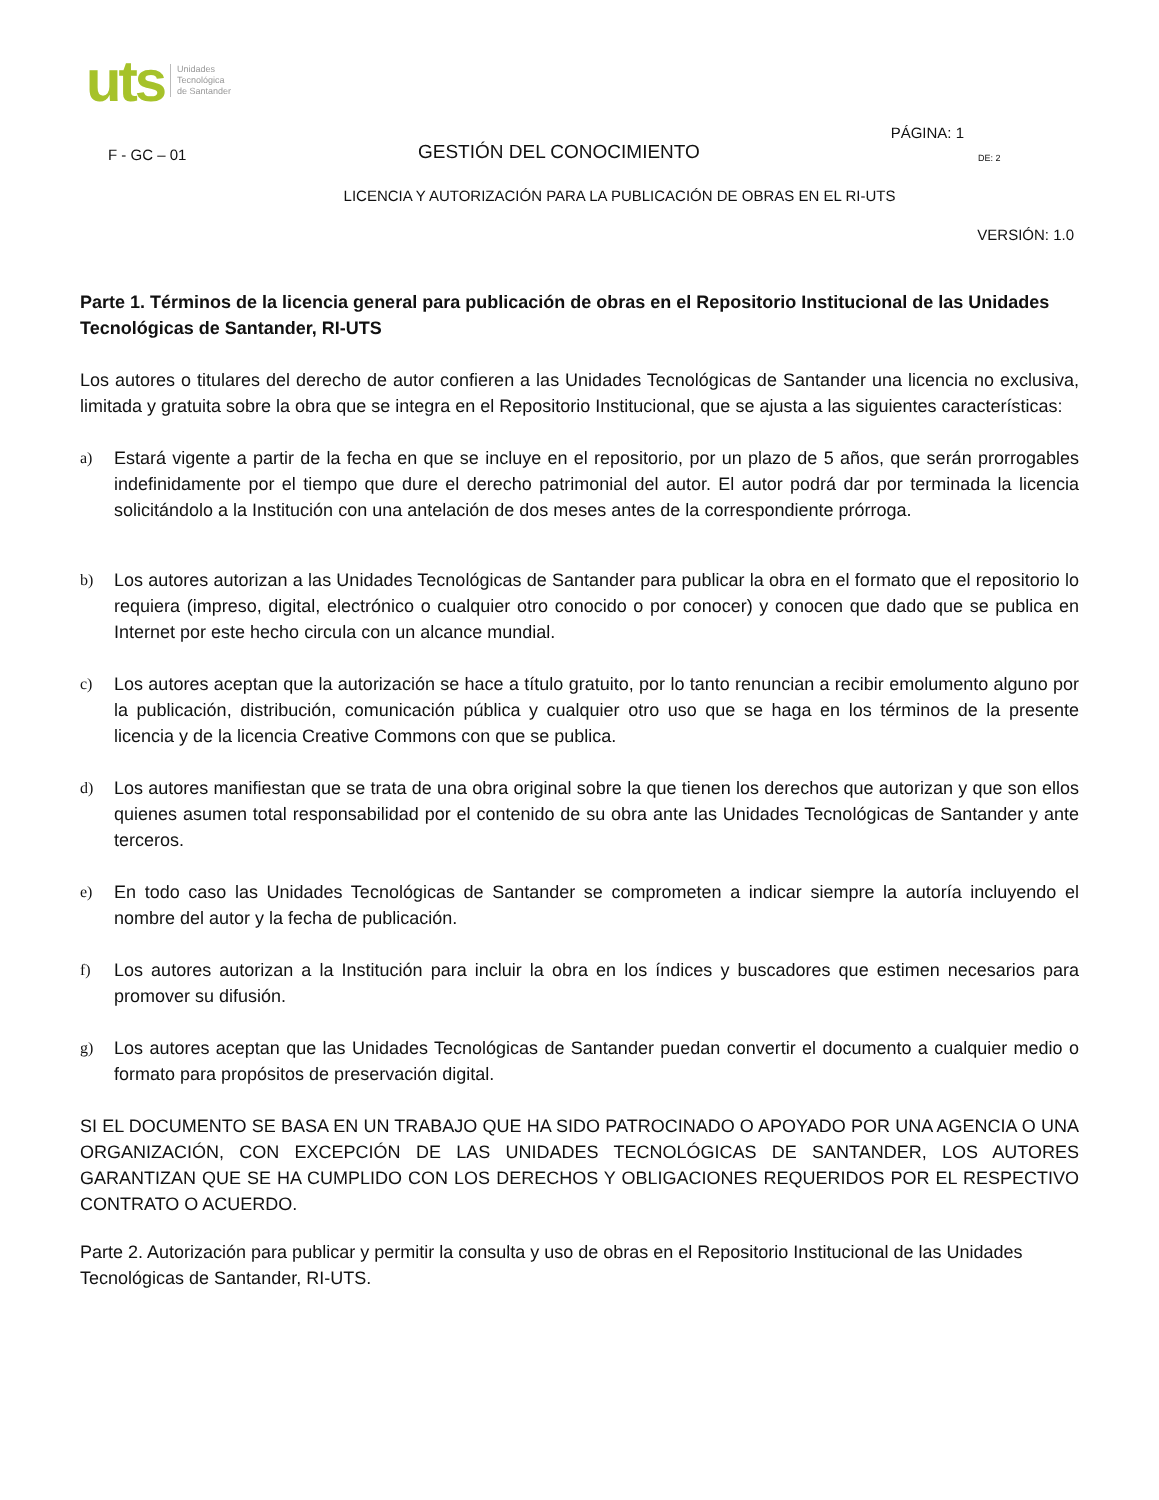uts Unidades
Tecnológica
de Santander
PÁGINA: 1
F - GC – 01 GESTIÓN DEL CONOCIMIENTO DE: 2
LICENCIA Y AUTORIZACIÓN PARA LA PUBLICACIÓN DE OBRAS EN EL RI-UTS
VERSIÓN: 1.0
Parte 1. Términos de la licencia general para publicación de obras en el Repositorio Institucional de las Unidades Tecnológicas de Santander, RI-UTS
Los autores o titulares del derecho de autor confieren a las Unidades Tecnológicas de Santander una licencia no exclusiva, limitada y gratuita sobre la obra que se integra en el Repositorio Institucional, que se ajusta a las siguientes características:
a) Estará vigente a partir de la fecha en que se incluye en el repositorio, por un plazo de 5 años, que serán prorrogables indefinidamente por el tiempo que dure el derecho patrimonial del autor. El autor podrá dar por terminada la licencia solicitándolo a la Institución con una antelación de dos meses antes de la correspondiente prórroga.
b) Los autores autorizan a las Unidades Tecnológicas de Santander para publicar la obra en el formato que el repositorio lo requiera (impreso, digital, electrónico o cualquier otro conocido o por conocer) y conocen que dado que se publica en Internet por este hecho circula con un alcance mundial.
c) Los autores aceptan que la autorización se hace a título gratuito, por lo tanto renuncian a recibir emolumento alguno por la publicación, distribución, comunicación pública y cualquier otro uso que se haga en los términos de la presente licencia y de la licencia Creative Commons con que se publica.
d) Los autores manifiestan que se trata de una obra original sobre la que tienen los derechos que autorizan y que son ellos quienes asumen total responsabilidad por el contenido de su obra ante las Unidades Tecnológicas de Santander y ante terceros.
e) En todo caso las Unidades Tecnológicas de Santander se comprometen a indicar siempre la autoría incluyendo el nombre del autor y la fecha de publicación.
f) Los autores autorizan a la Institución para incluir la obra en los índices y buscadores que estimen necesarios para promover su difusión.
g) Los autores aceptan que las Unidades Tecnológicas de Santander puedan convertir el documento a cualquier medio o formato para propósitos de preservación digital.
SI EL DOCUMENTO SE BASA EN UN TRABAJO QUE HA SIDO PATROCINADO O APOYADO POR UNA AGENCIA O UNA ORGANIZACIÓN, CON EXCEPCIÓN DE LAS UNIDADES TECNOLÓGICAS DE SANTANDER, LOS AUTORES GARANTIZAN QUE SE HA CUMPLIDO CON LOS DERECHOS Y OBLIGACIONES REQUERIDOS POR EL RESPECTIVO CONTRATO O ACUERDO.
Parte 2. Autorización para publicar y permitir la consulta y uso de obras en el Repositorio Institucional de las Unidades Tecnológicas de Santander, RI-UTS.